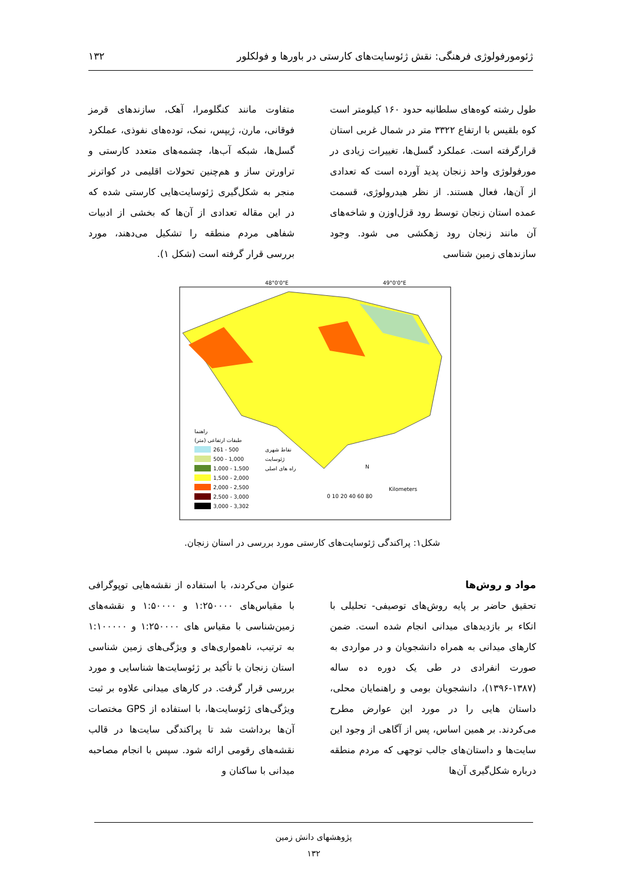ژئومورفولوژی فرهنگی: نقش ژئوسایت‌های کارستی در باورها و فولکلور ۱۳۲
طول رشته کوه‌های سلطانیه حدود ۱۶۰ کیلومتر است کوه بلقیس با ارتفاع ۳۳۲۲ متر در شمال غربی استان قرارگرفته است. عملکرد گسل‌ها، تغییرات زیادی در مورفولوژی واحد زنجان پدید آورده است که تعدادی از آن‌ها، فعال هستند. از نظر هیدرولوژی، قسمت عمده استان زنجان توسط رود قزل‌اوزن و شاخه‌های آن مانند زنجان رود زهکشی می شود. وجود سازندهای زمین شناسی
متفاوت مانند کنگلومرا، آهک، سازندهای قرمز فوقانی، مارن، ژیپس، نمک، توده‌های نفوذی، عملکرد گسل‌ها، شبکه آب‌ها، چشمه‌های متعدد کارستی و تراورتن ساز و هم‌چنین تحولات اقلیمی در کواترنر منجر به شکل‌گیری ژئوسایت‌هایی کارستی شده که در این مقاله تعدادی از آن‌ها که بخشی از ادبیات شفاهی مردم منطقه را تشکیل می‌دهند، مورد بررسی قرار گرفته است (شکل ۱).
راهنما
طبقات ارتفاعی (متر)
261 - 500
500 - 1,000
1,000 - 1,500
1,500 - 2,000
2,000 - 2,500
2,500 - 3,000
3,000 - 3,302
نقاط شهری
ژئوسایت
راه های اصلی
Kilometers
0 10 20 40 60 80
N
48°0'0"E
49°0'0"E
شکل۱: پراکندگی ژئوسایت‌های کارستی مورد بررسی در استان زنجان.
مواد و روش‌ها
تحقیق حاضر بر پایه روش‌های توصیفی- تحلیلی با اتکاء بر بازدیدهای میدانی انجام شده است. ضمن کارهای میدانی به همراه دانشجویان و در مواردی به صورت انفرادی در طی یک دوره ده ساله (۱۳۸۷-۱۳۹۶)، دانشجویان بومی و راهنمایان محلی، داستان هایی را در مورد این عوارض مطرح می‌کردند. بر همین اساس، پس از آگاهی از وجود این سایت‌ها و داستان‌های جالب توجهی که مردم منطقه درباره شکل‌گیری آن‌ها
عنوان می‌کردند، با استفاده از نقشه‌هایی توپوگرافی با مقیاس‌های ۱:۲۵۰۰۰۰ و ۱:۵۰۰۰۰ و نقشه‌های زمین‌شناسی با مقیاس های ۱:۲۵۰۰۰۰ و ۱:۱۰۰۰۰۰ به ترتیب، ناهمواری‌های و ویژگی‌های زمین شناسی استان زنجان با تأکید بر ژئوسایت‌ها شناسایی و مورد بررسی قرار گرفت. در کارهای میدانی علاوه بر ثبت ویژگی‌های ژئوسایت‌ها، با استفاده از GPS مختصات آن‌ها برداشت شد تا پراکندگی سایت‌ها در قالب نقشه‌های رقومی ارائه شود. سپس با انجام مصاحبه میدانی با ساکنان و
پژوهشهای دانش زمین
۱۳۲